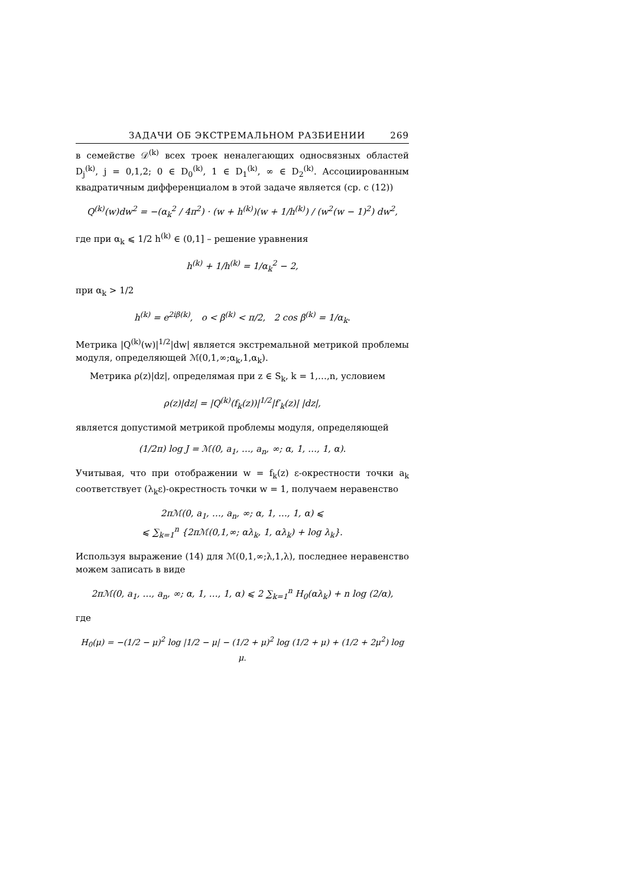ЗАДАЧИ ОБ ЭКСТРЕМАЛЬНОМ РАЗБИЕНИИ 269
в семействе 𝒟<sup>(k)</sup> всех троек неналегающих односвязных областей D<sub>j</sub><sup>(k)</sup>, j = 0,1,2; 0 ∈ D<sub>0</sub><sup>(k)</sup>, 1 ∈ D<sub>1</sub><sup>(k)</sup>, ∞ ∈ D<sub>2</sub><sup>(k)</sup>. Ассоциированным квадратичным дифференциалом в этой задаче является (ср. с (12))
Q<sup>(k)</sup>(w)dw<sup>2</sup> = −(α<sub>k</sub><sup>2</sup> / 4π<sup>2</sup>) · (w + h<sup>(k)</sup>)(w + 1/h<sup>(k)</sup>) / (w<sup>2</sup>(w − 1)<sup>2</sup>) dw<sup>2</sup>,
где при α<sub>k</sub> ⩽ 1/2 h<sup>(k)</sup> ∈ (0,1] – решение уравнения
h<sup>(k)</sup> + 1/h<sup>(k)</sup> = 1/α<sub>k</sub><sup>2</sup> − 2,
при α<sub>k</sub> > 1/2
h<sup>(k)</sup> = e<sup>2iβ(k)</sup>, o < β<sup>(k)</sup> < π/2, 2 cos β<sup>(k)</sup> = 1/α<sub>k</sub>.
Метрика |Q<sup>(k)</sup>(w)|<sup>1/2</sup>|dw| является экстремальной метрикой проблемы модуля, определяющей ℳ(0,1,∞;α<sub>k</sub>,1,α<sub>k</sub>).
Метрика ρ(z)|dz|, определямая при z ∈ S<sub>k</sub>, k = 1,…,n, условием
ρ(z)|dz| = |Q<sup>(k)</sup>(f<sub>k</sub>(z))|<sup>1/2</sup>|f′<sub>k</sub>(z)| |dz|,
является допустимой метрикой проблемы модуля, определяющей
(1/2π) log J = ℳ(0, a<sub>1</sub>, …, a<sub>n</sub>, ∞; α, 1, …, 1, α).
Учитывая, что при отображении w = f<sub>k</sub>(z) ε-окрестности точки a<sub>k</sub> соответствует (λ<sub>k</sub>ε)-окрестность точки w = 1, получаем неравенство
2πℳ(0, a<sub>1</sub>, …, a<sub>n</sub>, ∞; α, 1, …, 1, α) ⩽
⩽ ∑<sub>k=1</sub><sup>n</sup> {2πℳ(0,1,∞; αλ<sub>k</sub>, 1, αλ<sub>k</sub>) + log λ<sub>k</sub>}.
Используя выражение (14) для ℳ(0,1,∞;λ,1,λ), последнее неравенство можем записать в виде
2πℳ(0, a<sub>1</sub>, …, a<sub>n</sub>, ∞; α, 1, …, 1, α) ⩽ 2 ∑<sub>k=1</sub><sup>n</sup> H<sub>0</sub>(αλ<sub>k</sub>) + n log (2/α),
где
H<sub>0</sub>(μ) = −(1/2 − μ)<sup>2</sup> log |1/2 − μ| − (1/2 + μ)<sup>2</sup> log (1/2 + μ) + (1/2 + 2μ<sup>2</sup>) log μ.